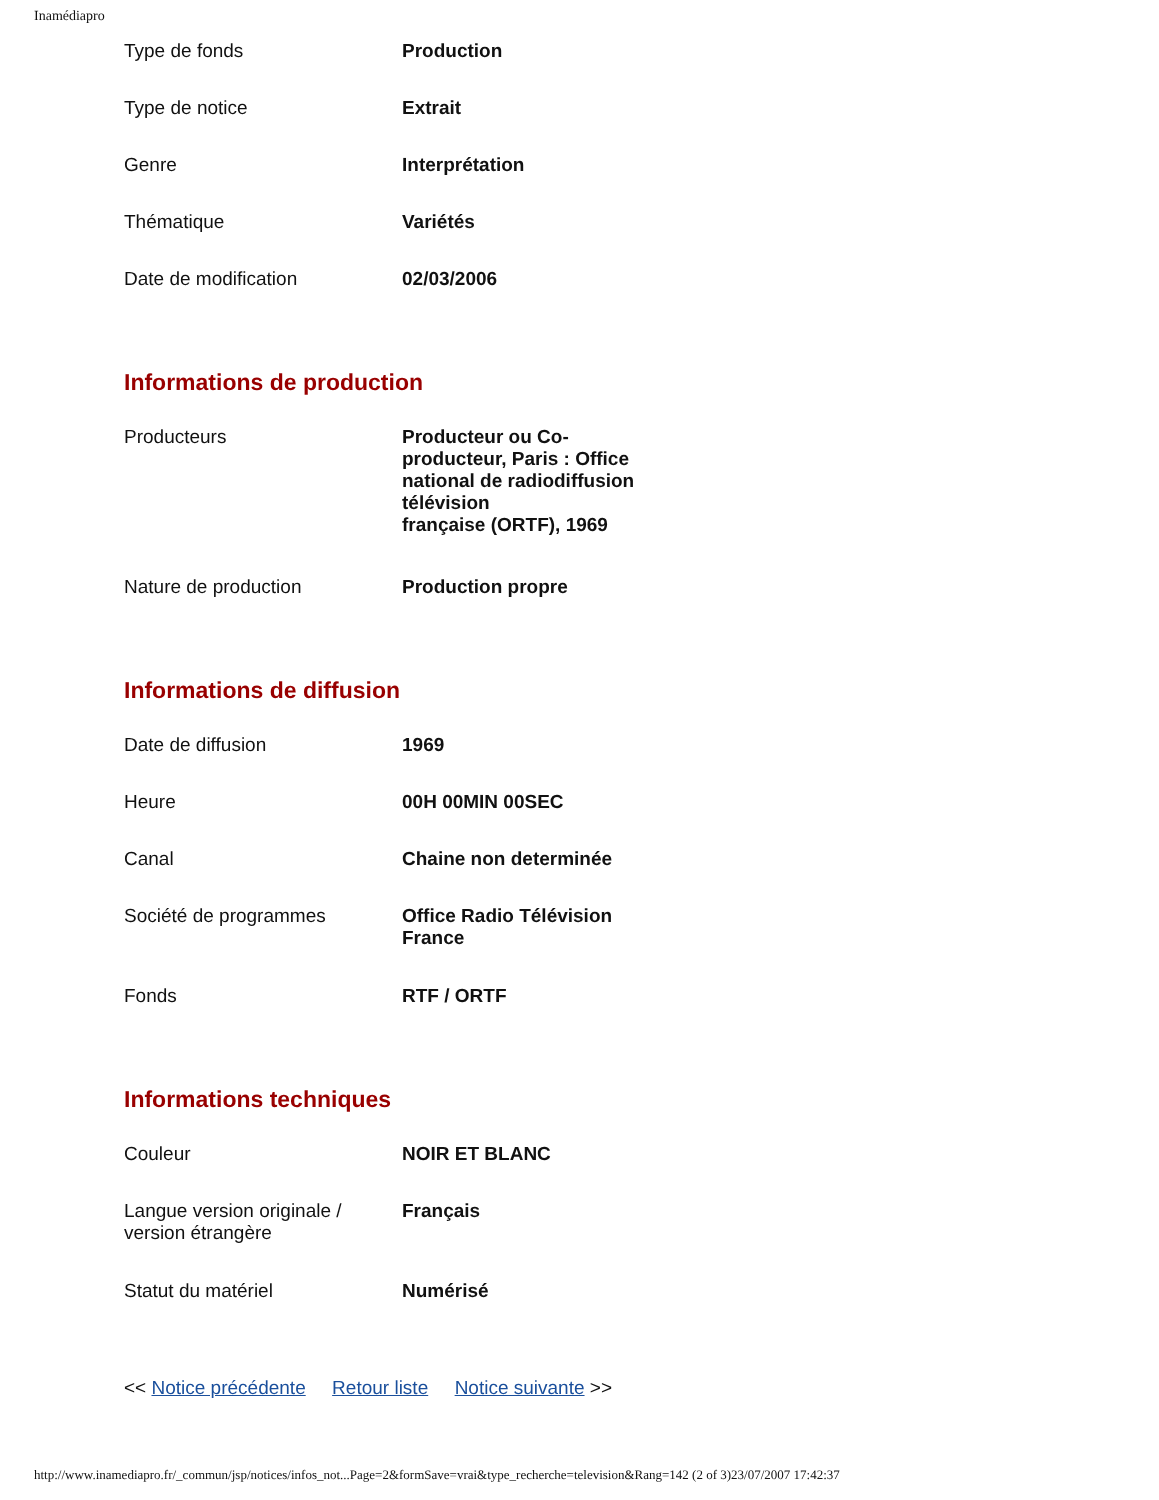Inamédiapro
| Type de fonds | Production |
| Type de notice | Extrait |
| Genre | Interprétation |
| Thématique | Variétés |
| Date de modification | 02/03/2006 |
Informations de production
| Producteurs | Producteur ou Co-producteur, Paris : Office national de radiodiffusion télévision française (ORTF), 1969 |
| Nature de production | Production propre |
Informations de diffusion
| Date de diffusion | 1969 |
| Heure | 00H 00MIN 00SEC |
| Canal | Chaine non determinée |
| Société de programmes | Office Radio Télévision France |
| Fonds | RTF / ORTF |
Informations techniques
| Couleur | NOIR ET BLANC |
| Langue version originale / version étrangère | Français |
| Statut du matériel | Numérisé |
<< Notice précédente Retour liste Notice suivante >>
http://www.inamediapro.fr/_commun/jsp/notices/infos_not...Page=2&formSave=vrai&type_recherche=television&Rang=142 (2 of 3)23/07/2007 17:42:37